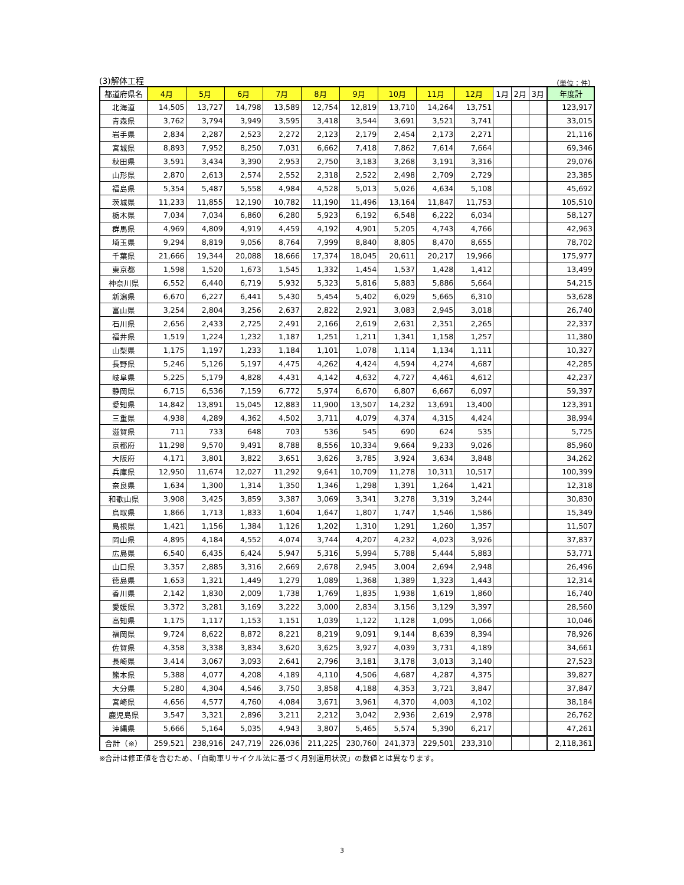(3)解体工程 （単位：件）
| 都道府県名 | 4月 | 5月 | 6月 | 7月 | 8月 | 9月 | 10月 | 11月 | 12月 | 1月 | 2月 | 3月 | 年度計 |
| --- | --- | --- | --- | --- | --- | --- | --- | --- | --- | --- | --- | --- | --- |
| 北海道 | 14,505 | 13,727 | 14,798 | 13,589 | 12,754 | 12,819 | 13,710 | 14,264 | 13,751 | | | | 123,917 |
| 青森県 | 3,762 | 3,794 | 3,949 | 3,595 | 3,418 | 3,544 | 3,691 | 3,521 | 3,741 | | | | 33,015 |
| 岩手県 | 2,834 | 2,287 | 2,523 | 2,272 | 2,123 | 2,179 | 2,454 | 2,173 | 2,271 | | | | 21,116 |
| 宮城県 | 8,893 | 7,952 | 8,250 | 7,031 | 6,662 | 7,418 | 7,862 | 7,614 | 7,664 | | | | 69,346 |
| 秋田県 | 3,591 | 3,434 | 3,390 | 2,953 | 2,750 | 3,183 | 3,268 | 3,191 | 3,316 | | | | 29,076 |
| 山形県 | 2,870 | 2,613 | 2,574 | 2,552 | 2,318 | 2,522 | 2,498 | 2,709 | 2,729 | | | | 23,385 |
| 福島県 | 5,354 | 5,487 | 5,558 | 4,984 | 4,528 | 5,013 | 5,026 | 4,634 | 5,108 | | | | 45,692 |
| 茨城県 | 11,233 | 11,855 | 12,190 | 10,782 | 11,190 | 11,496 | 13,164 | 11,847 | 11,753 | | | | 105,510 |
| 栃木県 | 7,034 | 7,034 | 6,860 | 6,280 | 5,923 | 6,192 | 6,548 | 6,222 | 6,034 | | | | 58,127 |
| 群馬県 | 4,969 | 4,809 | 4,919 | 4,459 | 4,192 | 4,901 | 5,205 | 4,743 | 4,766 | | | | 42,963 |
| 埼玉県 | 9,294 | 8,819 | 9,056 | 8,764 | 7,999 | 8,840 | 8,805 | 8,470 | 8,655 | | | | 78,702 |
| 千葉県 | 21,666 | 19,344 | 20,088 | 18,666 | 17,374 | 18,045 | 20,611 | 20,217 | 19,966 | | | | 175,977 |
| 東京都 | 1,598 | 1,520 | 1,673 | 1,545 | 1,332 | 1,454 | 1,537 | 1,428 | 1,412 | | | | 13,499 |
| 神奈川県 | 6,552 | 6,440 | 6,719 | 5,932 | 5,323 | 5,816 | 5,883 | 5,886 | 5,664 | | | | 54,215 |
| 新潟県 | 6,670 | 6,227 | 6,441 | 5,430 | 5,454 | 5,402 | 6,029 | 5,665 | 6,310 | | | | 53,628 |
| 富山県 | 3,254 | 2,804 | 3,256 | 2,637 | 2,822 | 2,921 | 3,083 | 2,945 | 3,018 | | | | 26,740 |
| 石川県 | 2,656 | 2,433 | 2,725 | 2,491 | 2,166 | 2,619 | 2,631 | 2,351 | 2,265 | | | | 22,337 |
| 福井県 | 1,519 | 1,224 | 1,232 | 1,187 | 1,251 | 1,211 | 1,341 | 1,158 | 1,257 | | | | 11,380 |
| 山梨県 | 1,175 | 1,197 | 1,233 | 1,184 | 1,101 | 1,078 | 1,114 | 1,134 | 1,111 | | | | 10,327 |
| 長野県 | 5,246 | 5,126 | 5,197 | 4,475 | 4,262 | 4,424 | 4,594 | 4,274 | 4,687 | | | | 42,285 |
| 岐阜県 | 5,225 | 5,179 | 4,828 | 4,431 | 4,142 | 4,632 | 4,727 | 4,461 | 4,612 | | | | 42,237 |
| 静岡県 | 6,715 | 6,536 | 7,159 | 6,772 | 5,974 | 6,670 | 6,807 | 6,667 | 6,097 | | | | 59,397 |
| 愛知県 | 14,842 | 13,891 | 15,045 | 12,883 | 11,900 | 13,507 | 14,232 | 13,691 | 13,400 | | | | 123,391 |
| 三重県 | 4,938 | 4,289 | 4,362 | 4,502 | 3,711 | 4,079 | 4,374 | 4,315 | 4,424 | | | | 38,994 |
| 滋賀県 | 711 | 733 | 648 | 703 | 536 | 545 | 690 | 624 | 535 | | | | 5,725 |
| 京都府 | 11,298 | 9,570 | 9,491 | 8,788 | 8,556 | 10,334 | 9,664 | 9,233 | 9,026 | | | | 85,960 |
| 大阪府 | 4,171 | 3,801 | 3,822 | 3,651 | 3,626 | 3,785 | 3,924 | 3,634 | 3,848 | | | | 34,262 |
| 兵庫県 | 12,950 | 11,674 | 12,027 | 11,292 | 9,641 | 10,709 | 11,278 | 10,311 | 10,517 | | | | 100,399 |
| 奈良県 | 1,634 | 1,300 | 1,314 | 1,350 | 1,346 | 1,298 | 1,391 | 1,264 | 1,421 | | | | 12,318 |
| 和歌山県 | 3,908 | 3,425 | 3,859 | 3,387 | 3,069 | 3,341 | 3,278 | 3,319 | 3,244 | | | | 30,830 |
| 鳥取県 | 1,866 | 1,713 | 1,833 | 1,604 | 1,647 | 1,807 | 1,747 | 1,546 | 1,586 | | | | 15,349 |
| 島根県 | 1,421 | 1,156 | 1,384 | 1,126 | 1,202 | 1,310 | 1,291 | 1,260 | 1,357 | | | | 11,507 |
| 岡山県 | 4,895 | 4,184 | 4,552 | 4,074 | 3,744 | 4,207 | 4,232 | 4,023 | 3,926 | | | | 37,837 |
| 広島県 | 6,540 | 6,435 | 6,424 | 5,947 | 5,316 | 5,994 | 5,788 | 5,444 | 5,883 | | | | 53,771 |
| 山口県 | 3,357 | 2,885 | 3,316 | 2,669 | 2,678 | 2,945 | 3,004 | 2,694 | 2,948 | | | | 26,496 |
| 徳島県 | 1,653 | 1,321 | 1,449 | 1,279 | 1,089 | 1,368 | 1,389 | 1,323 | 1,443 | | | | 12,314 |
| 香川県 | 2,142 | 1,830 | 2,009 | 1,738 | 1,769 | 1,835 | 1,938 | 1,619 | 1,860 | | | | 16,740 |
| 愛媛県 | 3,372 | 3,281 | 3,169 | 3,222 | 3,000 | 2,834 | 3,156 | 3,129 | 3,397 | | | | 28,560 |
| 高知県 | 1,175 | 1,117 | 1,153 | 1,151 | 1,039 | 1,122 | 1,128 | 1,095 | 1,066 | | | | 10,046 |
| 福岡県 | 9,724 | 8,622 | 8,872 | 8,221 | 8,219 | 9,091 | 9,144 | 8,639 | 8,394 | | | | 78,926 |
| 佐賀県 | 4,358 | 3,338 | 3,834 | 3,620 | 3,625 | 3,927 | 4,039 | 3,731 | 4,189 | | | | 34,661 |
| 長崎県 | 3,414 | 3,067 | 3,093 | 2,641 | 2,796 | 3,181 | 3,178 | 3,013 | 3,140 | | | | 27,523 |
| 熊本県 | 5,388 | 4,077 | 4,208 | 4,189 | 4,110 | 4,506 | 4,687 | 4,287 | 4,375 | | | | 39,827 |
| 大分県 | 5,280 | 4,304 | 4,546 | 3,750 | 3,858 | 4,188 | 4,353 | 3,721 | 3,847 | | | | 37,847 |
| 宮崎県 | 4,656 | 4,577 | 4,760 | 4,084 | 3,671 | 3,961 | 4,370 | 4,003 | 4,102 | | | | 38,184 |
| 鹿児島県 | 3,547 | 3,321 | 2,896 | 3,211 | 2,212 | 3,042 | 2,936 | 2,619 | 2,978 | | | | 26,762 |
| 沖縄県 | 5,666 | 5,164 | 5,035 | 4,943 | 3,807 | 5,465 | 5,574 | 5,390 | 6,217 | | | | 47,261 |
| 合計（※） | 259,521 | 238,916 | 247,719 | 226,036 | 211,225 | 230,760 | 241,373 | 229,501 | 233,310 | | | | 2,118,361 |
※合計は修正値を含むため、「自動車リサイクル法に基づく月別運用状況」の数値とは異なります。
3